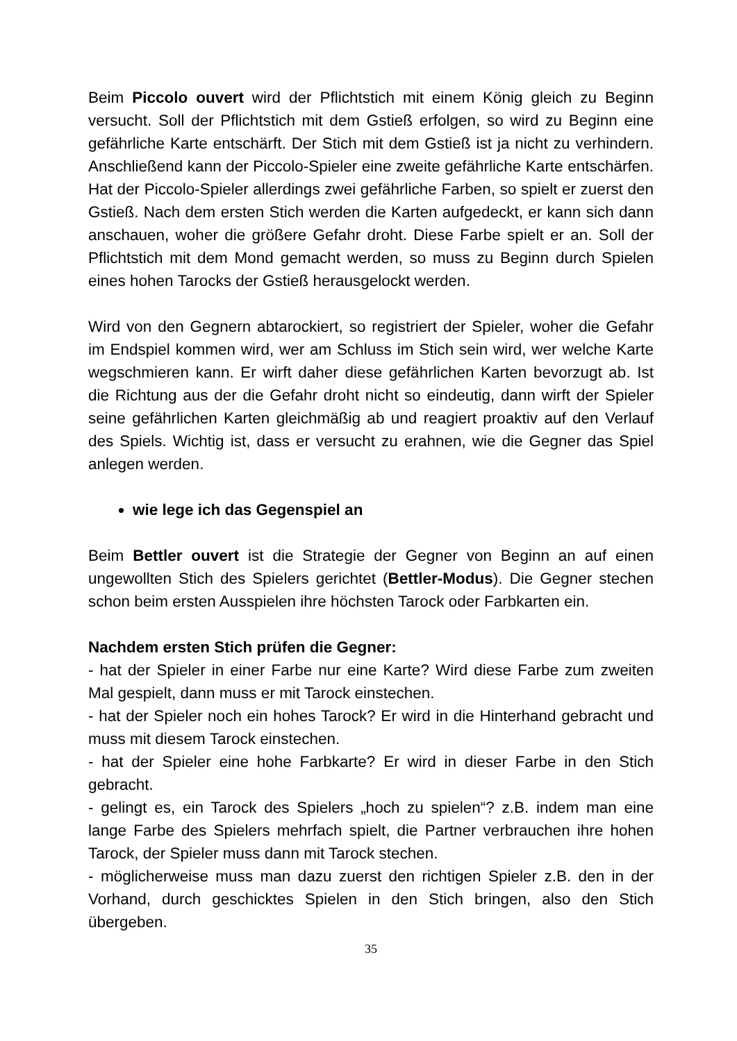Beim Piccolo ouvert wird der Pflichtstich mit einem König gleich zu Beginn versucht. Soll der Pflichtstich mit dem Gstieß erfolgen, so wird zu Beginn eine gefährliche Karte entschärft. Der Stich mit dem Gstieß ist ja nicht zu verhindern. Anschließend kann der Piccolo-Spieler eine zweite gefährliche Karte entschärfen. Hat der Piccolo-Spieler allerdings zwei gefährliche Farben, so spielt er zuerst den Gstieß. Nach dem ersten Stich werden die Karten aufgedeckt, er kann sich dann anschauen, woher die größere Gefahr droht. Diese Farbe spielt er an. Soll der Pflichtstich mit dem Mond gemacht werden, so muss zu Beginn durch Spielen eines hohen Tarocks der Gstieß herausgelockt werden.
Wird von den Gegnern abtarockiert, so registriert der Spieler, woher die Gefahr im Endspiel kommen wird, wer am Schluss im Stich sein wird, wer welche Karte wegschmieren kann. Er wirft daher diese gefährlichen Karten bevorzugt ab. Ist die Richtung aus der die Gefahr droht nicht so eindeutig, dann wirft der Spieler seine gefährlichen Karten gleichmäßig ab und reagiert proaktiv auf den Verlauf des Spiels. Wichtig ist, dass er versucht zu erahnen, wie die Gegner das Spiel anlegen werden.
wie lege ich das Gegenspiel an
Beim Bettler ouvert ist die Strategie der Gegner von Beginn an auf einen ungewollten Stich des Spielers gerichtet (Bettler-Modus). Die Gegner stechen schon beim ersten Ausspielen ihre höchsten Tarock oder Farbkarten ein.
Nachdem ersten Stich prüfen die Gegner:
- hat der Spieler in einer Farbe nur eine Karte? Wird diese Farbe zum zweiten Mal gespielt, dann muss er mit Tarock einstechen.
- hat der Spieler noch ein hohes Tarock? Er wird in die Hinterhand gebracht und muss mit diesem Tarock einstechen.
- hat der Spieler eine hohe Farbkarte? Er wird in dieser Farbe in den Stich gebracht.
- gelingt es, ein Tarock des Spielers „hoch zu spielen“? z.B. indem man eine lange Farbe des Spielers mehrfach spielt, die Partner verbrauchen ihre hohen Tarock, der Spieler muss dann mit Tarock stechen.
- möglicherweise muss man dazu zuerst den richtigen Spieler z.B. den in der Vorhand, durch geschicktes Spielen in den Stich bringen, also den Stich übergeben.
35